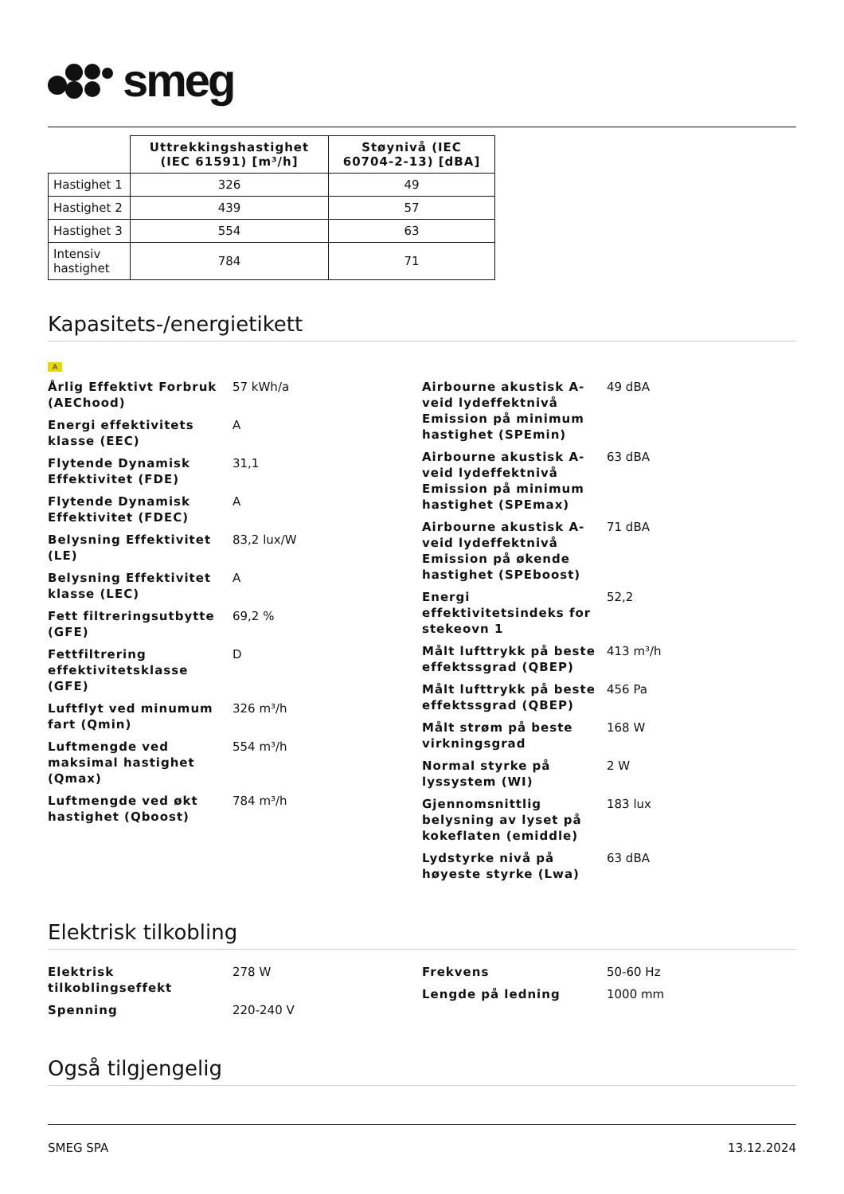smeg
| | Uttrekkingshastighet (IEC 61591) [m³/h] | Støynivå (IEC 60704-2-13) [dBA] |
| Hastighet 1 | 326 | 49 |
| Hastighet 2 | 439 | 57 |
| Hastighet 3 | 554 | 63 |
| Intensiv hastighet | 784 | 71 |
Kapasitets-/energietikett
A
Årlig Effektivt Forbruk (AEChood)
57 kWh/a
Energi effektivitets klasse (EEC)
A
Flytende Dynamisk Effektivitet (FDE)
31,1
Flytende Dynamisk Effektivitet (FDEC)
A
Belysning Effektivitet (LE)
83,2 lux/W
Belysning Effektivitet klasse (LEC)
A
Fett filtreringsutbytte (GFE)
69,2 %
Fettfiltrering effektivitetsklasse (GFE)
D
Luftflyt ved minumum fart (Qmin)
326 m³/h
Luftmengde ved maksimal hastighet (Qmax)
554 m³/h
Luftmengde ved økt hastighet (Qboost)
784 m³/h
Airbourne akustisk A-veid lydeffektnivå Emission på minimum hastighet (SPEmin)
49 dBA
Airbourne akustisk A-veid lydeffektnivå Emission på minimum hastighet (SPEmax)
63 dBA
Airbourne akustisk A-veid lydeffektnivå Emission på økende hastighet (SPEboost)
71 dBA
Energi effektivitetsindeks for stekeovn 1
52,2
Målt lufttrykk på beste effektssgrad (QBEP)
413 m³/h
Målt lufttrykk på beste effektssgrad (QBEP)
456 Pa
Målt strøm på beste virkningsgrad
168 W
Normal styrke på lyssystem (WI)
2 W
Gjennomsnittlig belysning av lyset på kokeflaten (emiddle)
183 lux
Lydstyrke nivå på høyeste styrke (Lwa)
63 dBA
Elektrisk tilkobling
Elektrisk tilkoblingseffekt
278 W
Spenning 220-240 V
Frekvens 50-60 Hz
Lengde på ledning 1000 mm
Også tilgjengelig
SMEG SPA 13.12.2024